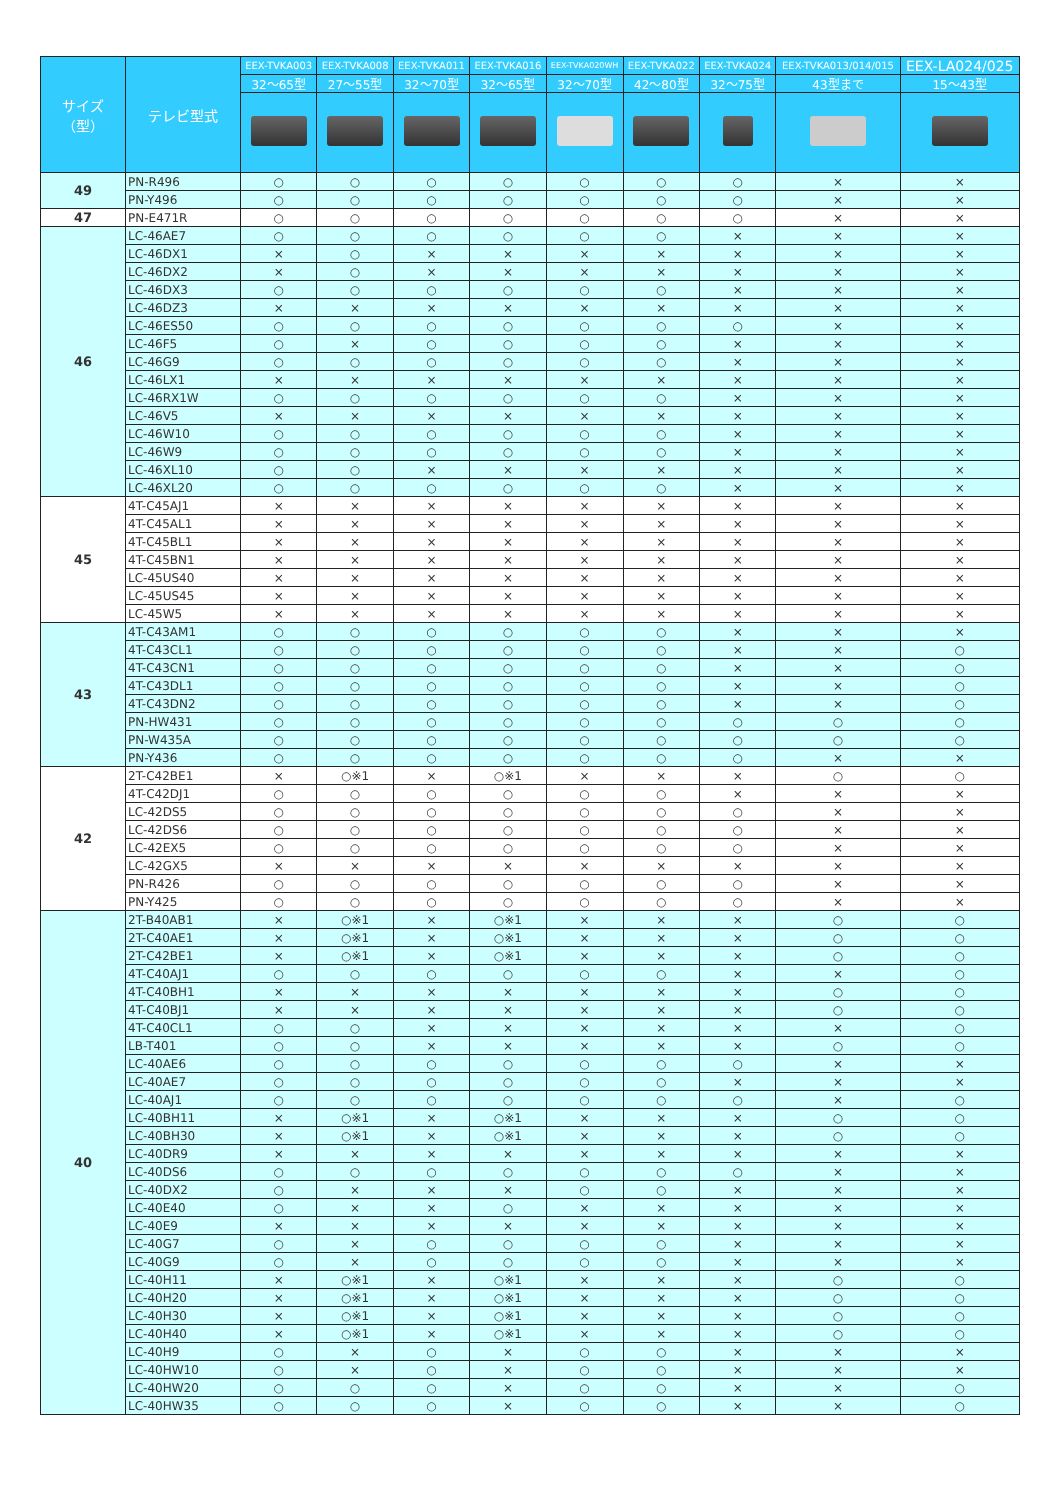| サイズ（型） | テレビ型式 | EEX-TVKA003 | EEX-TVKA008 | EEX-TVKA011 | EEX-TVKA016 | EEX-TVKA020WH | EEX-TVKA022 | EEX-TVKA024 | EEX-TVKA013/014/015 | EEX-LA024/025 |
| --- | --- | --- | --- | --- | --- | --- | --- | --- | --- | --- |
| | | 32～65型 | 27～55型 | 32～70型 | 32～65型 | 32～70型 | 42～80型 | 32～75型 | 43型まで | 15～43型 |
| 49 | PN-R496 | ○ | ○ | ○ | ○ | ○ | ○ | ○ | × | × |
| | PN-Y496 | ○ | ○ | ○ | ○ | ○ | ○ | ○ | × | × |
| 47 | PN-E471R | ○ | ○ | ○ | ○ | ○ | ○ | ○ | × | × |
| 46 | LC-46AE7 | ○ | ○ | ○ | ○ | ○ | ○ | × | × | × |
| | LC-46DX1 | × | ○ | × | × | × | × | × | × | × |
| | LC-46DX2 | × | ○ | × | × | × | × | × | × | × |
| | LC-46DX3 | ○ | ○ | ○ | ○ | ○ | ○ | × | × | × |
| | LC-46DZ3 | × | × | × | × | × | × | × | × | × |
| | LC-46ES50 | ○ | ○ | ○ | ○ | ○ | ○ | ○ | × | × |
| | LC-46F5 | ○ | × | ○ | ○ | ○ | ○ | × | × | × |
| | LC-46G9 | ○ | ○ | ○ | ○ | ○ | ○ | × | × | × |
| | LC-46LX1 | × | × | × | × | × | × | × | × | × |
| | LC-46RX1W | ○ | ○ | ○ | ○ | ○ | ○ | × | × | × |
| | LC-46V5 | × | × | × | × | × | × | × | × | × |
| | LC-46W10 | ○ | ○ | ○ | ○ | ○ | ○ | × | × | × |
| | LC-46W9 | ○ | ○ | ○ | ○ | ○ | ○ | × | × | × |
| | LC-46XL10 | ○ | ○ | × | × | × | × | × | × | × |
| | LC-46XL20 | ○ | ○ | ○ | ○ | ○ | ○ | × | × | × |
| 45 | 4T-C45AJ1 | × | × | × | × | × | × | × | × | × |
| | 4T-C45AL1 | × | × | × | × | × | × | × | × | × |
| | 4T-C45BL1 | × | × | × | × | × | × | × | × | × |
| | 4T-C45BN1 | × | × | × | × | × | × | × | × | × |
| | LC-45US40 | × | × | × | × | × | × | × | × | × |
| | LC-45US45 | × | × | × | × | × | × | × | × | × |
| | LC-45W5 | × | × | × | × | × | × | × | × | × |
| 43 | 4T-C43AM1 | ○ | ○ | ○ | ○ | ○ | ○ | × | × | × |
| | 4T-C43CL1 | ○ | ○ | ○ | ○ | ○ | ○ | × | × | ○ |
| | 4T-C43CN1 | ○ | ○ | ○ | ○ | ○ | ○ | × | × | ○ |
| | 4T-C43DL1 | ○ | ○ | ○ | ○ | ○ | ○ | × | × | ○ |
| | 4T-C43DN2 | ○ | ○ | ○ | ○ | ○ | ○ | × | × | ○ |
| | PN-HW431 | ○ | ○ | ○ | ○ | ○ | ○ | ○ | ○ | ○ |
| | PN-W435A | ○ | ○ | ○ | ○ | ○ | ○ | ○ | ○ | ○ |
| | PN-Y436 | ○ | ○ | ○ | ○ | ○ | ○ | ○ | × | × |
| 42 | 2T-C42BE1 | × | ○※1 | × | ○※1 | × | × | × | ○ | ○ |
| | 4T-C42DJ1 | ○ | ○ | ○ | ○ | ○ | ○ | × | × | × |
| | LC-42DS5 | ○ | ○ | ○ | ○ | ○ | ○ | ○ | × | × |
| | LC-42DS6 | ○ | ○ | ○ | ○ | ○ | ○ | ○ | × | × |
| | LC-42EX5 | ○ | ○ | ○ | ○ | ○ | ○ | ○ | × | × |
| | LC-42GX5 | × | × | × | × | × | × | × | × | × |
| | PN-R426 | ○ | ○ | ○ | ○ | ○ | ○ | ○ | × | × |
| | PN-Y425 | ○ | ○ | ○ | ○ | ○ | ○ | ○ | × | × |
| 40 | 2T-B40AB1 | × | ○※1 | × | ○※1 | × | × | × | ○ | ○ |
| | 2T-C40AE1 | × | ○※1 | × | ○※1 | × | × | × | ○ | ○ |
| | 2T-C42BE1 | × | ○※1 | × | ○※1 | × | × | × | ○ | ○ |
| | 4T-C40AJ1 | ○ | ○ | ○ | ○ | ○ | ○ | × | × | ○ |
| | 4T-C40BH1 | × | × | × | × | × | × | × | ○ | ○ |
| | 4T-C40BJ1 | × | × | × | × | × | × | × | ○ | ○ |
| | 4T-C40CL1 | ○ | ○ | × | × | × | × | × | × | ○ |
| | LB-T401 | ○ | ○ | × | × | × | × | × | ○ | ○ |
| | LC-40AE6 | ○ | ○ | ○ | ○ | ○ | ○ | ○ | × | × |
| | LC-40AE7 | ○ | ○ | ○ | ○ | ○ | ○ | × | × | × |
| | LC-40AJ1 | ○ | ○ | ○ | ○ | ○ | ○ | ○ | × | ○ |
| | LC-40BH11 | × | ○※1 | × | ○※1 | × | × | × | ○ | ○ |
| | LC-40BH30 | × | ○※1 | × | ○※1 | × | × | × | ○ | ○ |
| | LC-40DR9 | × | × | × | × | × | × | × | × | × |
| | LC-40DS6 | ○ | ○ | ○ | ○ | ○ | ○ | ○ | × | × |
| | LC-40DX2 | ○ | × | × | × | ○ | ○ | × | × | × |
| | LC-40E40 | ○ | × | × | ○ | × | × | × | × | × |
| | LC-40E9 | × | × | × | × | × | × | × | × | × |
| | LC-40G7 | ○ | × | ○ | ○ | ○ | ○ | × | × | × |
| | LC-40G9 | ○ | × | ○ | ○ | ○ | ○ | × | × | × |
| | LC-40H11 | × | ○※1 | × | ○※1 | × | × | × | ○ | ○ |
| | LC-40H20 | × | ○※1 | × | ○※1 | × | × | × | ○ | ○ |
| | LC-40H30 | × | ○※1 | × | ○※1 | × | × | × | ○ | ○ |
| | LC-40H40 | × | ○※1 | × | ○※1 | × | × | × | ○ | ○ |
| | LC-40H9 | ○ | × | ○ | × | ○ | ○ | × | × | × |
| | LC-40HW10 | ○ | × | ○ | × | ○ | ○ | × | × | × |
| | LC-40HW20 | ○ | ○ | ○ | × | ○ | ○ | × | × | ○ |
| | LC-40HW35 | ○ | ○ | ○ | × | ○ | ○ | × | × | ○ |